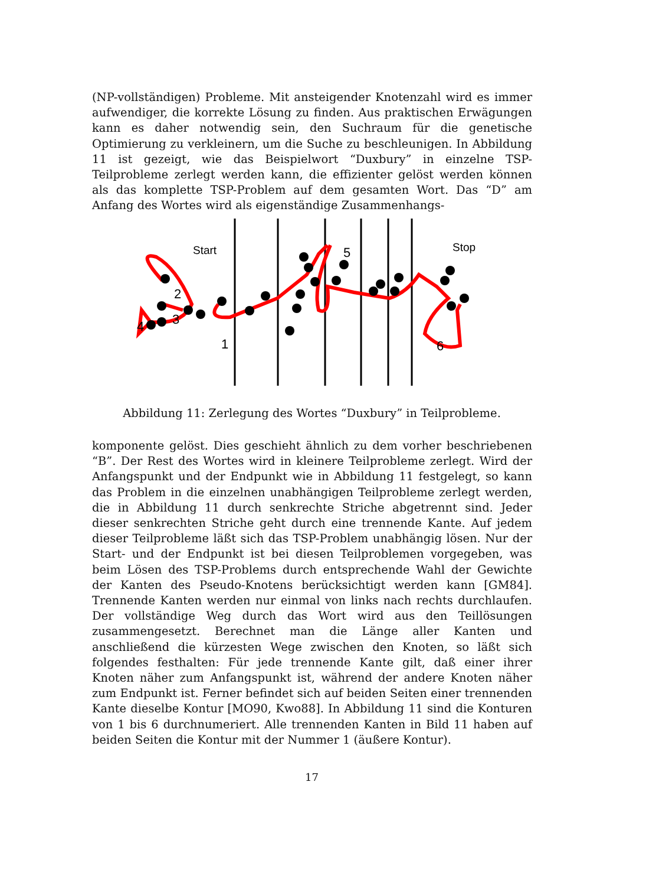(NP-vollständigen) Probleme. Mit ansteigender Knotenzahl wird es immer aufwendiger, die korrekte Lösung zu finden. Aus praktischen Erwägungen kann es daher notwendig sein, den Suchraum für die genetische Optimierung zu verkleinern, um die Suche zu beschleunigen. In Abbildung 11 ist gezeigt, wie das Beispielwort “Duxbury” in einzelne TSP-Teilprobleme zerlegt werden kann, die effizienter gelöst werden können als das komplette TSP-Problem auf dem gesamten Wort. Das “D” am Anfang des Wortes wird als eigenständige Zusammenhangs-
Start
Stop
2
3
4
1
5
6
Abbildung 11: Zerlegung des Wortes “Duxbury” in Teilprobleme.
komponente gelöst. Dies geschieht ähnlich zu dem vorher beschriebenen “B”. Der Rest des Wortes wird in kleinere Teilprobleme zerlegt. Wird der Anfangspunkt und der Endpunkt wie in Abbildung 11 festgelegt, so kann das Problem in die einzelnen unabhängigen Teilprobleme zerlegt werden, die in Abbildung 11 durch senkrechte Striche abgetrennt sind. Jeder dieser senkrechten Striche geht durch eine trennende Kante. Auf jedem dieser Teilprobleme läßt sich das TSP-Problem unabhängig lösen. Nur der Start- und der Endpunkt ist bei diesen Teilproblemen vorgegeben, was beim Lösen des TSP-Problems durch entsprechende Wahl der Gewichte der Kanten des Pseudo-Knotens berücksichtigt werden kann [GM84]. Trennende Kanten werden nur einmal von links nach rechts durchlaufen. Der vollständige Weg durch das Wort wird aus den Teillösungen zusammengesetzt. Berechnet man die Länge aller Kanten und anschließend die kürzesten Wege zwischen den Knoten, so läßt sich folgendes festhalten: Für jede trennende Kante gilt, daß einer ihrer Knoten näher zum Anfangspunkt ist, während der andere Knoten näher zum Endpunkt ist. Ferner befindet sich auf beiden Seiten einer trennenden Kante dieselbe Kontur [MO90, Kwo88]. In Abbildung 11 sind die Konturen von 1 bis 6 durchnumeriert. Alle trennenden Kanten in Bild 11 haben auf beiden Seiten die Kontur mit der Nummer 1 (äußere Kontur).
17